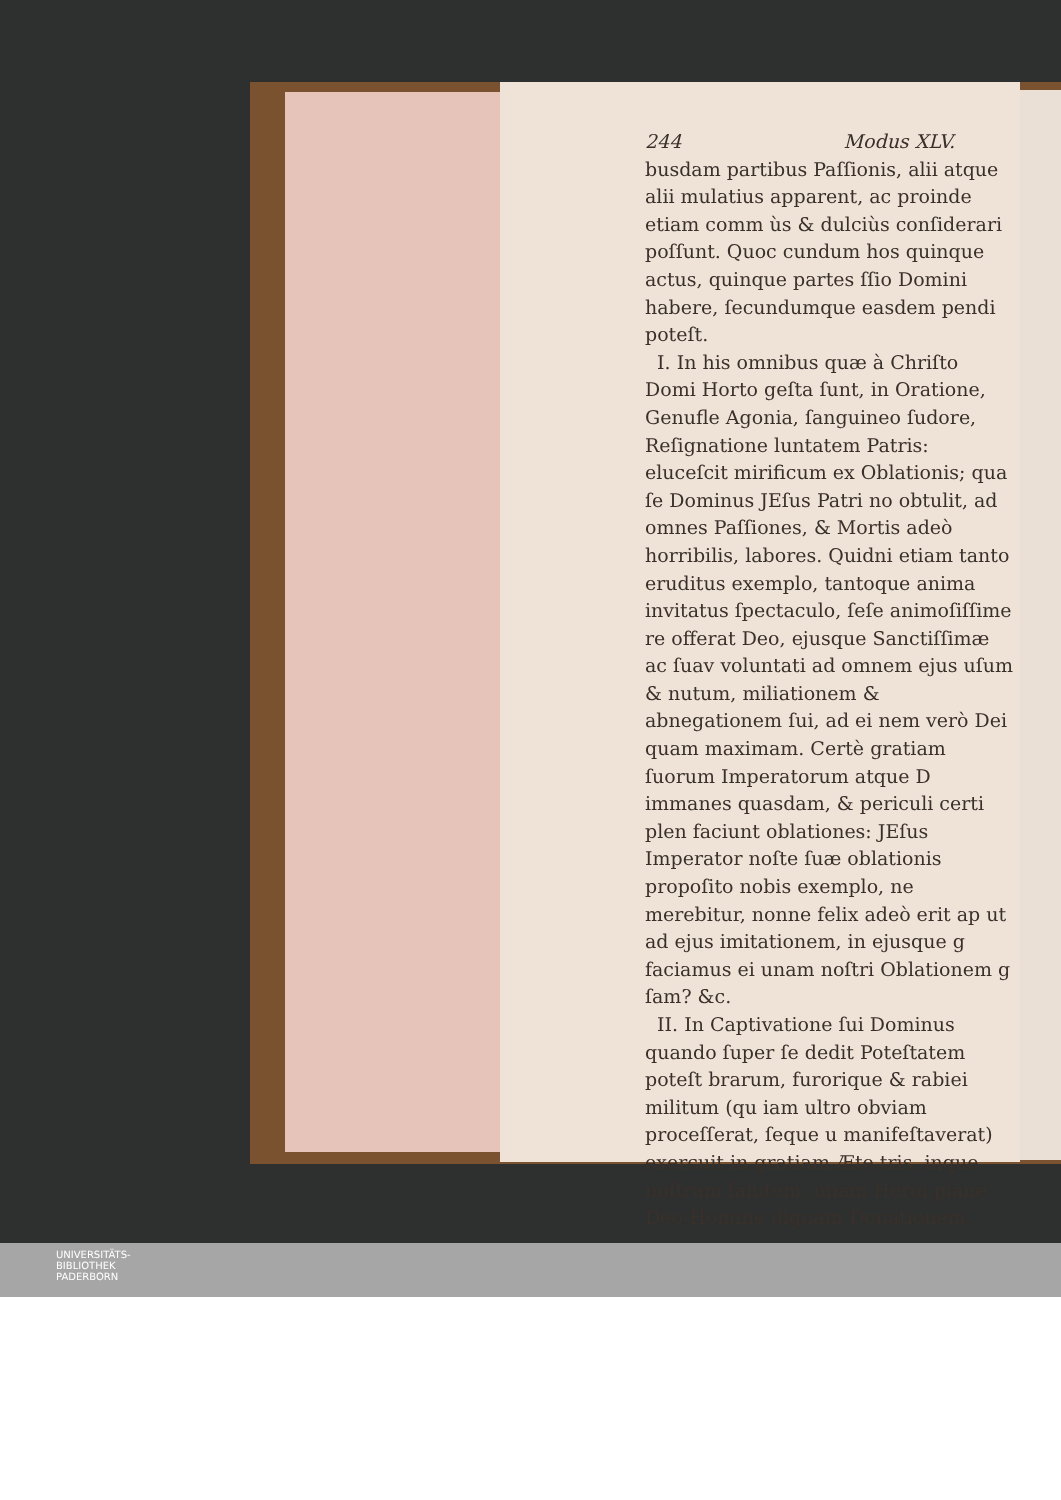244 Modus XLV.
busdam partibus Paſſionis, alii atque alii mulatius apparent, ac proinde etiam comm ùs & dulciùs conſiderari poſſunt. Quoc cundum hos quinque actus, quinque partes ſſio Domini habere, ſecundumque easdem pendi poteſt.
I. In his omnibus quæ à Chriſto Domi Horto geſta ſunt, in Oratione, Genufle Agonia, ſanguineo ſudore, Reſignatione luntatem Patris: eluceſcit mirificum ex Oblationis; qua ſe Dominus JEſus Patri no obtulit, ad omnes Paſſiones, & Mortis adeò horribilis, labores. Quidni etiam tanto eruditus exemplo, tantoque anima invitatus ſpectaculo, ſeſe animoſiſſime re offerat Deo, ejusque Sanctiſſimæ ac ſuav voluntati ad omnem ejus uſum & nutum, miliationem & abnegationem ſui, ad ei nem verò Dei quam maximam. Certè gratiam ſuorum Imperatorum atque D immanes quasdam, & periculi certi plen faciunt oblationes: JEſus Imperator noſte ſuæ oblationis propoſito nobis exemplo, ne merebitur, nonne felix adeò erit ap ut ad ejus imitationem, in ejusque g faciamus ei unam noſtri Oblationem g ſam? &c.
II. In Captivatione ſui Dominus quando ſuper ſe dedit Poteſtatem poteſt brarum, furorique & rabiei militum (qu iam ultro obviam proceſſerat, ſeque u manifeſtaverat) exercuit in gratiam Æte tris, inque noſtram ſalutem, unam Heroi planè Deo-Homine dignam Donationem,
UNIVERSITÄTS-
BIBLIOTHEK
PADERBORN